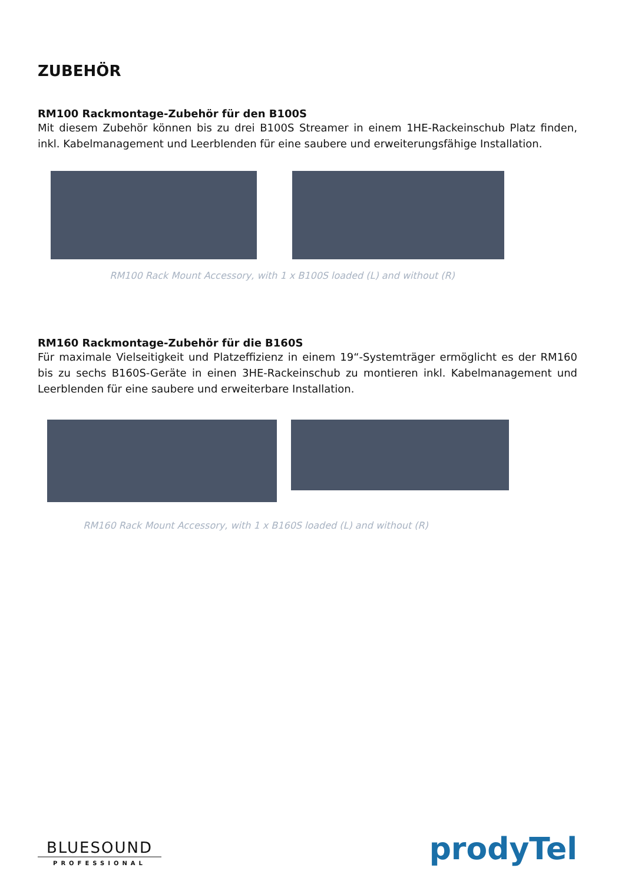ZUBEHÖR
RM100 Rackmontage-Zubehör für den B100S
Mit diesem Zubehör können bis zu drei B100S Streamer in einem 1HE-Rackeinschub Platz finden, inkl. Kabelmanagement und Leerblenden für eine saubere und erweiterungsfähige Installation.
RM100 Rack Mount Accessory, with 1 x B100S loaded (L) and without (R)
RM160 Rackmontage-Zubehör für die B160S
Für maximale Vielseitigkeit und Platzeffizienz in einem 19“-Systemträger ermöglicht es der RM160 bis zu sechs B160S-Geräte in einen 3HE-Rackeinschub zu montieren inkl. Kabelmanagement und Leerblenden für eine saubere und erweiterbare Installation.
RM160 Rack Mount Accessory, with 1 x B160S loaded (L) and without (R)
BLUESOUND
PROFESSIONAL
prodyTel